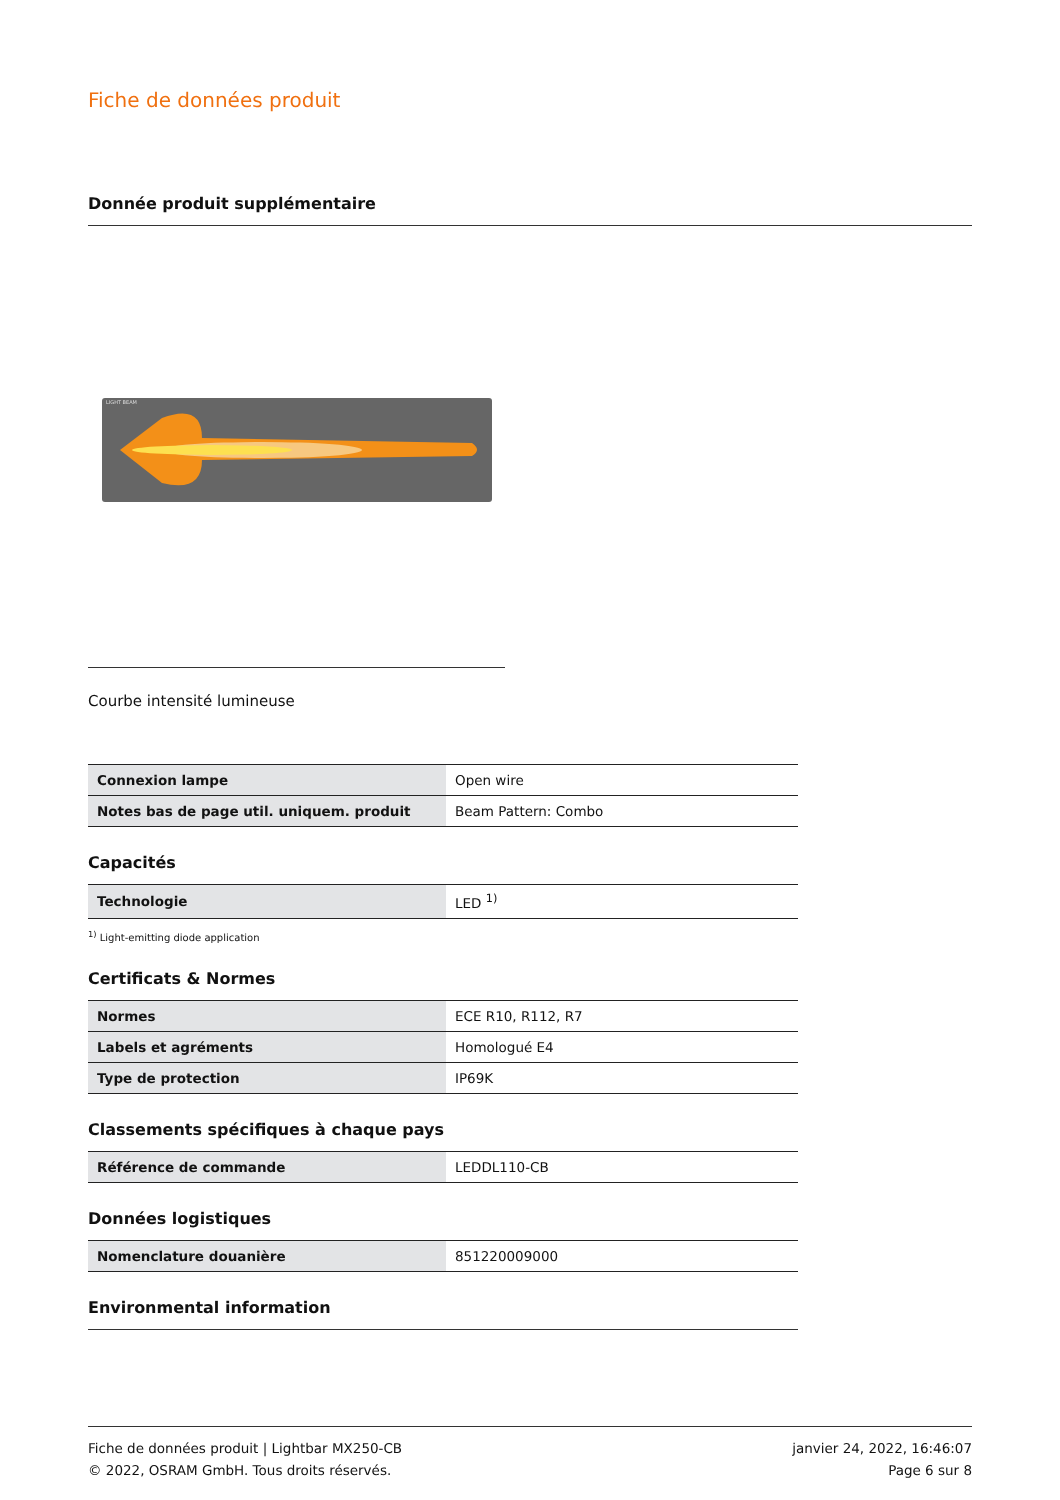Fiche de données produit
Donnée produit supplémentaire
LIGHT BEAM
Courbe intensité lumineuse
| Connexion lampe | Open wire |
| Notes bas de page util. uniquem. produit | Beam Pattern: Combo |
Capacités
| Technologie | LED <sup>1)</sup> |
<sup>1)</sup> Light-emitting diode application
Certificats & Normes
| Normes | ECE R10, R112, R7 |
| Labels et agréments | Homologué E4 |
| Type de protection | IP69K |
Classements spécifiques à chaque pays
| Référence de commande | LEDDL110-CB |
Données logistiques
| Nomenclature douanière | 851220009000 |
Environmental information
Fiche de données produit | Lightbar MX250-CB
© 2022, OSRAM GmbH. Tous droits réservés.
janvier 24, 2022, 16:46:07
Page 6 sur 8